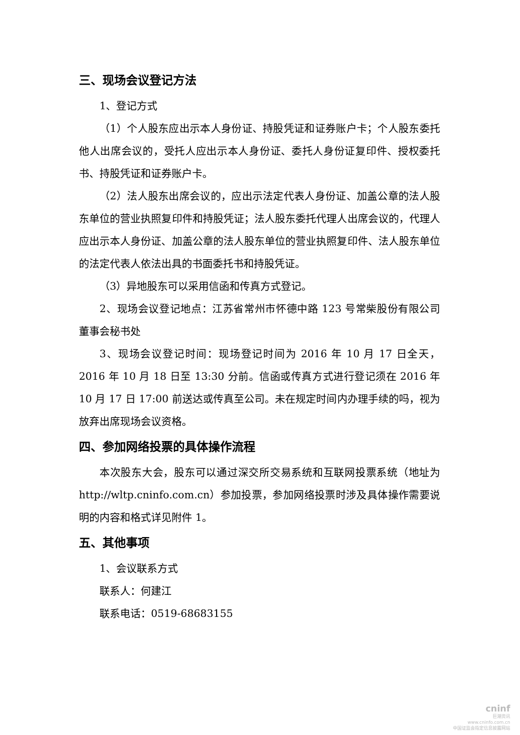三、现场会议登记方法
1、登记方式
（1）个人股东应出示本人身份证、持股凭证和证券账户卡；个人股东委托他人出席会议的，受托人应出示本人身份证、委托人身份证复印件、授权委托书、持股凭证和证券账户卡。
（2）法人股东出席会议的，应出示法定代表人身份证、加盖公章的法人股东单位的营业执照复印件和持股凭证；法人股东委托代理人出席会议的，代理人应出示本人身份证、加盖公章的法人股东单位的营业执照复印件、法人股东单位的法定代表人依法出具的书面委托书和持股凭证。
（3）异地股东可以采用信函和传真方式登记。
2、现场会议登记地点：江苏省常州市怀德中路 123 号常柴股份有限公司董事会秘书处
3、现场会议登记时间：现场登记时间为 2016 年 10 月 17 日全天，2016 年 10 月 18 日至 13:30 分前。信函或传真方式进行登记须在 2016 年 10 月 17 日 17:00 前送达或传真至公司。未在规定时间内办理手续的吗，视为放弃出席现场会议资格。
四、参加网络投票的具体操作流程
本次股东大会，股东可以通过深交所交易系统和互联网投票系统（地址为 http://wltp.cninfo.com.cn）参加投票，参加网络投票时涉及具体操作需要说明的内容和格式详见附件 1。
五、其他事项
1、会议联系方式
联系人：何建江
联系电话：0519-68683155
cninf
巨潮资讯
www.cninfo.com.cn
中国证监会指定信息披露网站